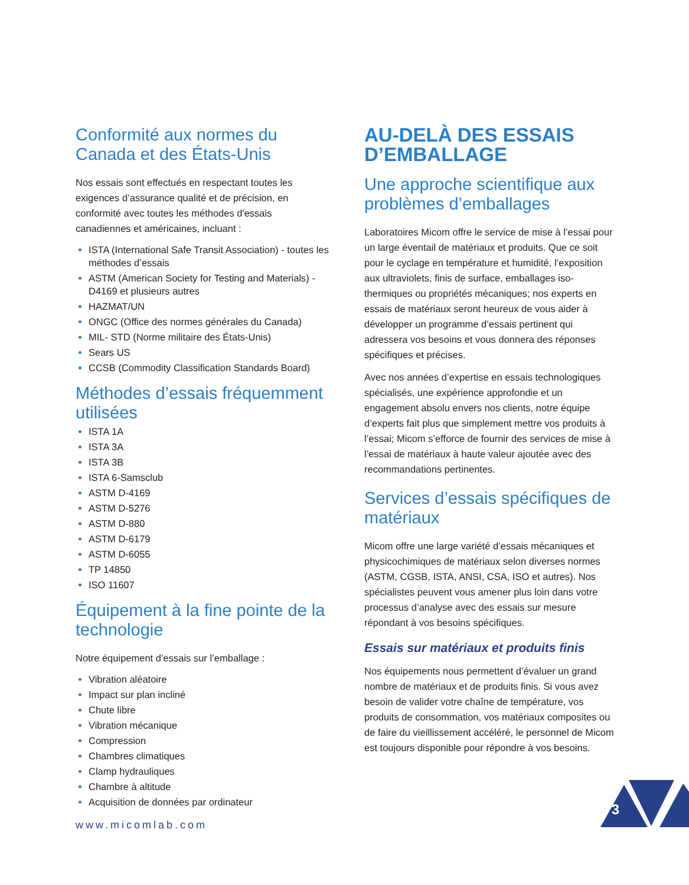Conformité aux normes du Canada et des États-Unis
Nos essais sont effectués en respectant toutes les exigences d’assurance qualité et de précision, en conformité avec toutes les méthodes d'essais canadiennes et américaines, incluant :
ISTA (International Safe Transit Association) - toutes les méthodes d’essais
ASTM (American Society for Testing and Materials) - D4169 et plusieurs autres
HAZMAT/UN
ONGC (Office des normes générales du Canada)
MIL- STD (Norme militaire des États-Unis)
Sears US
CCSB (Commodity Classification Standards Board)
Méthodes d’essais fréquemment utilisées
ISTA 1A
ISTA 3A
ISTA 3B
ISTA 6-Samsclub
ASTM D-4169
ASTM D-5276
ASTM D-880
ASTM D-6179
ASTM D-6055
TP 14850
ISO 11607
Équipement à la fine pointe de la technologie
Notre équipement d’essais sur l’emballage :
Vibration aléatoire
Impact sur plan incliné
Chute libre
Vibration mécanique
Compression
Chambres climatiques
Clamp hydrauliques
Chambre à altitude
Acquisition de données par ordinateur
www.micomlab.com
AU-DELÀ DES ESSAIS D’EMBALLAGE
Une approche scientifique aux problèmes d’emballages
Laboratoires Micom offre le service de mise à l’essai pour un large éventail de matériaux et produits. Que ce soit pour le cyclage en température et humidité, l’exposition aux ultraviolets, finis de surface, emballages iso-thermiques ou propriétés mécaniques; nos experts en essais de matériaux seront heureux de vous aider à développer un programme d’essais pertinent qui adressera vos besoins et vous donnera des réponses spécifiques et précises.
Avec nos années d’expertise en essais technologiques spécialisés, une expérience approfondie et un engagement absolu envers nos clients, notre équipe d’experts fait plus que simplement mettre vos produits à l’essai; Micom s’efforce de fournir des services de mise à l’essai de matériaux à haute valeur ajoutée avec des recommandations pertinentes.
Services d’essais spécifiques de matériaux
Micom offre une large variété d’essais mécaniques et physicochimiques de matériaux selon diverses normes (ASTM, CGSB, ISTA, ANSI, CSA, ISO et autres). Nos spécialistes peuvent vous amener plus loin dans votre processus d’analyse avec des essais sur mesure répondant à vos besoins spécifiques.
Essais sur matériaux et produits finis
Nos équipements nous permettent d’évaluer un grand nombre de matériaux et de produits finis. Si vous avez besoin de valider votre chaîne de température, vos produits de consommation, vos matériaux composites ou de faire du vieillissement accéléré, le personnel de Micom est toujours disponible pour répondre à vos besoins.
3